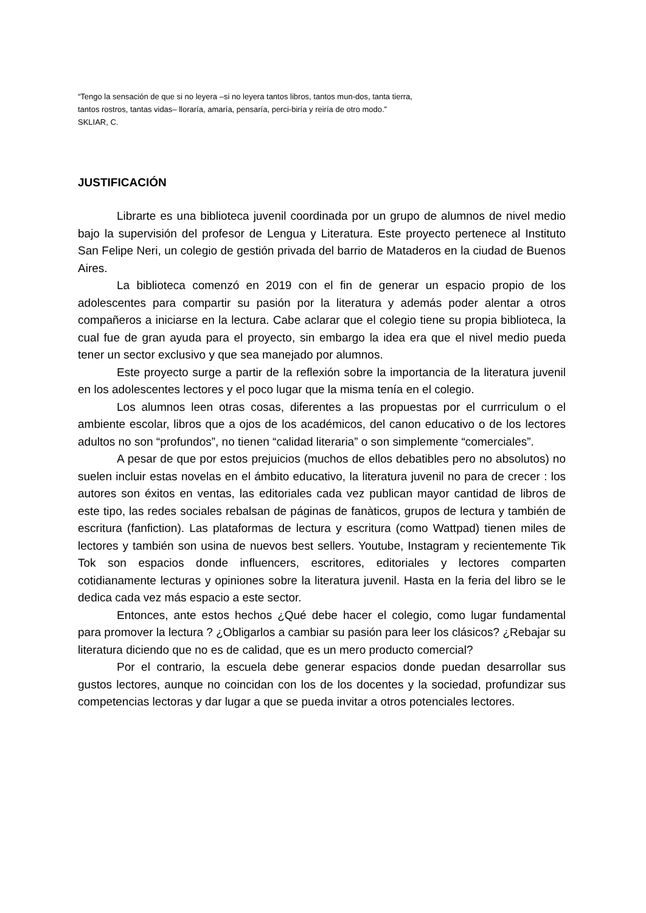“Tengo la sensación de que si no leyera –si no leyera tantos libros, tantos mun-dos, tanta tierra, tantos rostros, tantas vidas– lloraría, amaría, pensaría, perci-biría y reiría de otro modo.”
SKLIAR, C.
JUSTIFICACIÓN
Librarte es una biblioteca juvenil coordinada por un grupo de alumnos de nivel medio bajo la supervisión del profesor de Lengua y Literatura. Este proyecto pertenece al Instituto San Felipe Neri, un colegio de gestión privada del barrio de Mataderos en la ciudad de Buenos Aires.
La biblioteca comenzó en 2019 con el fin de generar un espacio propio de los adolescentes para compartir su pasión por la literatura y además poder alentar a otros compañeros a iniciarse en la lectura. Cabe aclarar que el colegio tiene su propia biblioteca, la cual fue de gran ayuda para el proyecto, sin embargo la idea era que el nivel medio pueda tener un sector exclusivo y que sea manejado por alumnos.
Este proyecto surge a partir de la reflexión sobre la importancia de la literatura juvenil en los adolescentes lectores y el poco lugar que la misma tenía en el colegio.
Los alumnos leen otras cosas, diferentes a las propuestas por el currriculum o el ambiente escolar, libros que a ojos de los académicos, del canon educativo o de los lectores adultos no son “profundos”, no tienen “calidad literaria” o son simplemente “comerciales”.
A pesar de que por estos prejuicios (muchos de ellos debatibles pero no absolutos) no suelen incluir estas novelas en el ámbito educativo, la literatura juvenil no para de crecer : los autores son éxitos en ventas, las editoriales cada vez publican mayor cantidad de libros de este tipo, las redes sociales rebalsan de páginas de fanàticos, grupos de lectura y también de escritura (fanfiction). Las plataformas de lectura y escritura (como Wattpad) tienen miles de lectores y también son usina de nuevos best sellers. Youtube, Instagram y recientemente Tik Tok son espacios donde influencers, escritores, editoriales y lectores comparten cotidianamente lecturas y opiniones sobre la literatura juvenil. Hasta en la feria del libro se le dedica cada vez más espacio a este sector.
Entonces, ante estos hechos ¿Qué debe hacer el colegio, como lugar fundamental para promover la lectura ? ¿Obligarlos a cambiar su pasión para leer los clásicos? ¿Rebajar su literatura diciendo que no es de calidad, que es un mero producto comercial?
Por el contrario, la escuela debe generar espacios donde puedan desarrollar sus gustos lectores, aunque no coincidan con los de los docentes y la sociedad, profundizar sus competencias lectoras y dar lugar a que se pueda invitar a otros potenciales lectores.